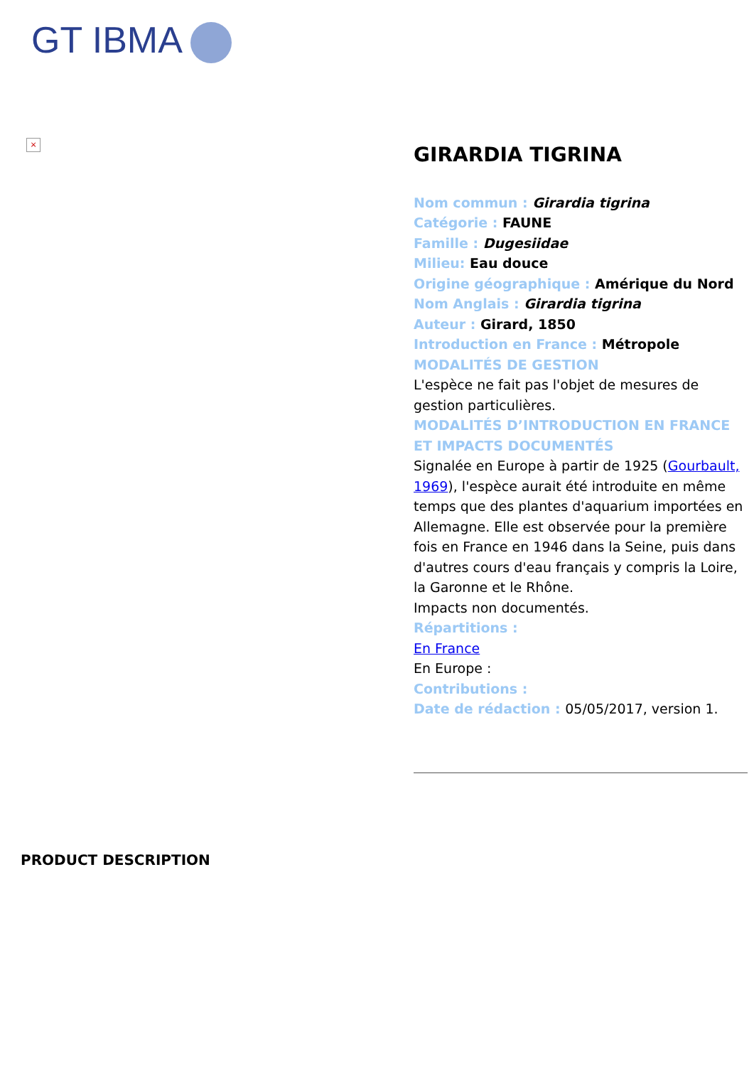GT IBMA
×
GIRARDIA TIGRINA
Nom commun : Girardia tigrina
Catégorie : FAUNE
Famille : Dugesiidae
Milieu: Eau douce
Origine géographique : Amérique du Nord
Nom Anglais : Girardia tigrina
Auteur : Girard, 1850
Introduction en France : Métropole
MODALITÉS DE GESTION
L'espèce ne fait pas l'objet de mesures de gestion particulières.
MODALITÉS D’INTRODUCTION EN FRANCE ET IMPACTS DOCUMENTÉS
Signalée en Europe à partir de 1925 (Gourbault, 1969), l'espèce aurait été introduite en même temps que des plantes d'aquarium importées en Allemagne. Elle est observée pour la première fois en France en 1946 dans la Seine, puis dans d'autres cours d'eau français y compris la Loire, la Garonne et le Rhône.
Impacts non documentés.
Répartitions :
En France
En Europe :
Contributions :
Date de rédaction : 05/05/2017, version 1.
PRODUCT DESCRIPTION